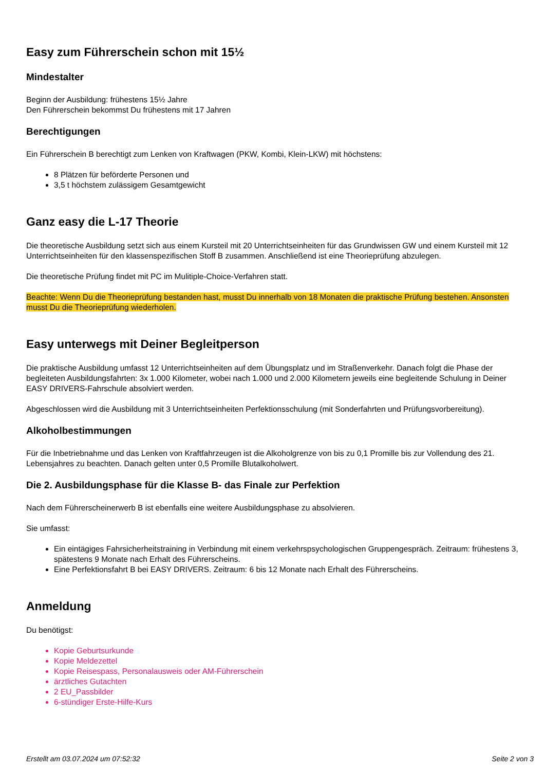Easy zum Führerschein schon mit 15½
Mindestalter
Beginn der Ausbildung: frühestens 15½ Jahre
Den Führerschein bekommst Du frühestens mit 17 Jahren
Berechtigungen
Ein Führerschein B berechtigt zum Lenken von Kraftwagen (PKW, Kombi, Klein-LKW) mit höchstens:
8 Plätzen für beförderte Personen und
3,5 t höchstem zulässigem Gesamtgewicht
Ganz easy die L-17 Theorie
Die theoretische Ausbildung setzt sich aus einem Kursteil mit 20 Unterrichtseinheiten für das Grundwissen GW und einem Kursteil mit 12 Unterrichtseinheiten für den klassenspezifischen Stoff B zusammen. Anschließend ist eine Theorieprüfung abzulegen.
Die theoretische Prüfung findet mit PC im Mulitiple-Choice-Verfahren statt.
Beachte: Wenn Du die Theorieprüfung bestanden hast, musst Du innerhalb von 18 Monaten die praktische Prüfung bestehen. Ansonsten musst Du die Theorieprüfung wiederholen.
Easy unterwegs mit Deiner Begleitperson
Die praktische Ausbildung umfasst 12 Unterrichtseinheiten auf dem Übungsplatz und im Straßenverkehr. Danach folgt die Phase der begleiteten Ausbildungsfahrten: 3x 1.000 Kilometer, wobei nach 1.000 und 2.000 Kilometern jeweils eine begleitende Schulung in Deiner EASY DRIVERS-Fahrschule absolviert werden.
Abgeschlossen wird die Ausbildung mit 3 Unterrichtseinheiten Perfektionsschulung (mit Sonderfahrten und Prüfungsvorbereitung).
Alkoholbestimmungen
Für die Inbetriebnahme und das Lenken von Kraftfahrzeugen ist die Alkoholgrenze von bis zu 0,1 Promille bis zur Vollendung des 21. Lebensjahres zu beachten. Danach gelten unter 0,5 Promille Blutalkoholwert.
Die 2. Ausbildungsphase für die Klasse B- das Finale zur Perfektion
Nach dem Führerscheinerwerb B ist ebenfalls eine weitere Ausbildungsphase zu absolvieren.
Sie umfasst:
Ein eintägiges Fahrsicherheitstraining in Verbindung mit einem verkehrspsychologischen Gruppengespräch. Zeitraum: frühestens 3, spätestens 9 Monate nach Erhalt des Führerscheins.
Eine Perfektionsfahrt B bei EASY DRIVERS. Zeitraum: 6 bis 12 Monate nach Erhalt des Führerscheins.
Anmeldung
Du benötigst:
Kopie Geburtsurkunde
Kopie Meldezettel
Kopie Reisespass, Personalausweis oder AM-Führerschein
ärztliches Gutachten
2 EU_Passbilder
6-stündiger Erste-Hilfe-Kurs
Erstellt am 03.07.2024 um 07:52:32 Seite 2 von 3